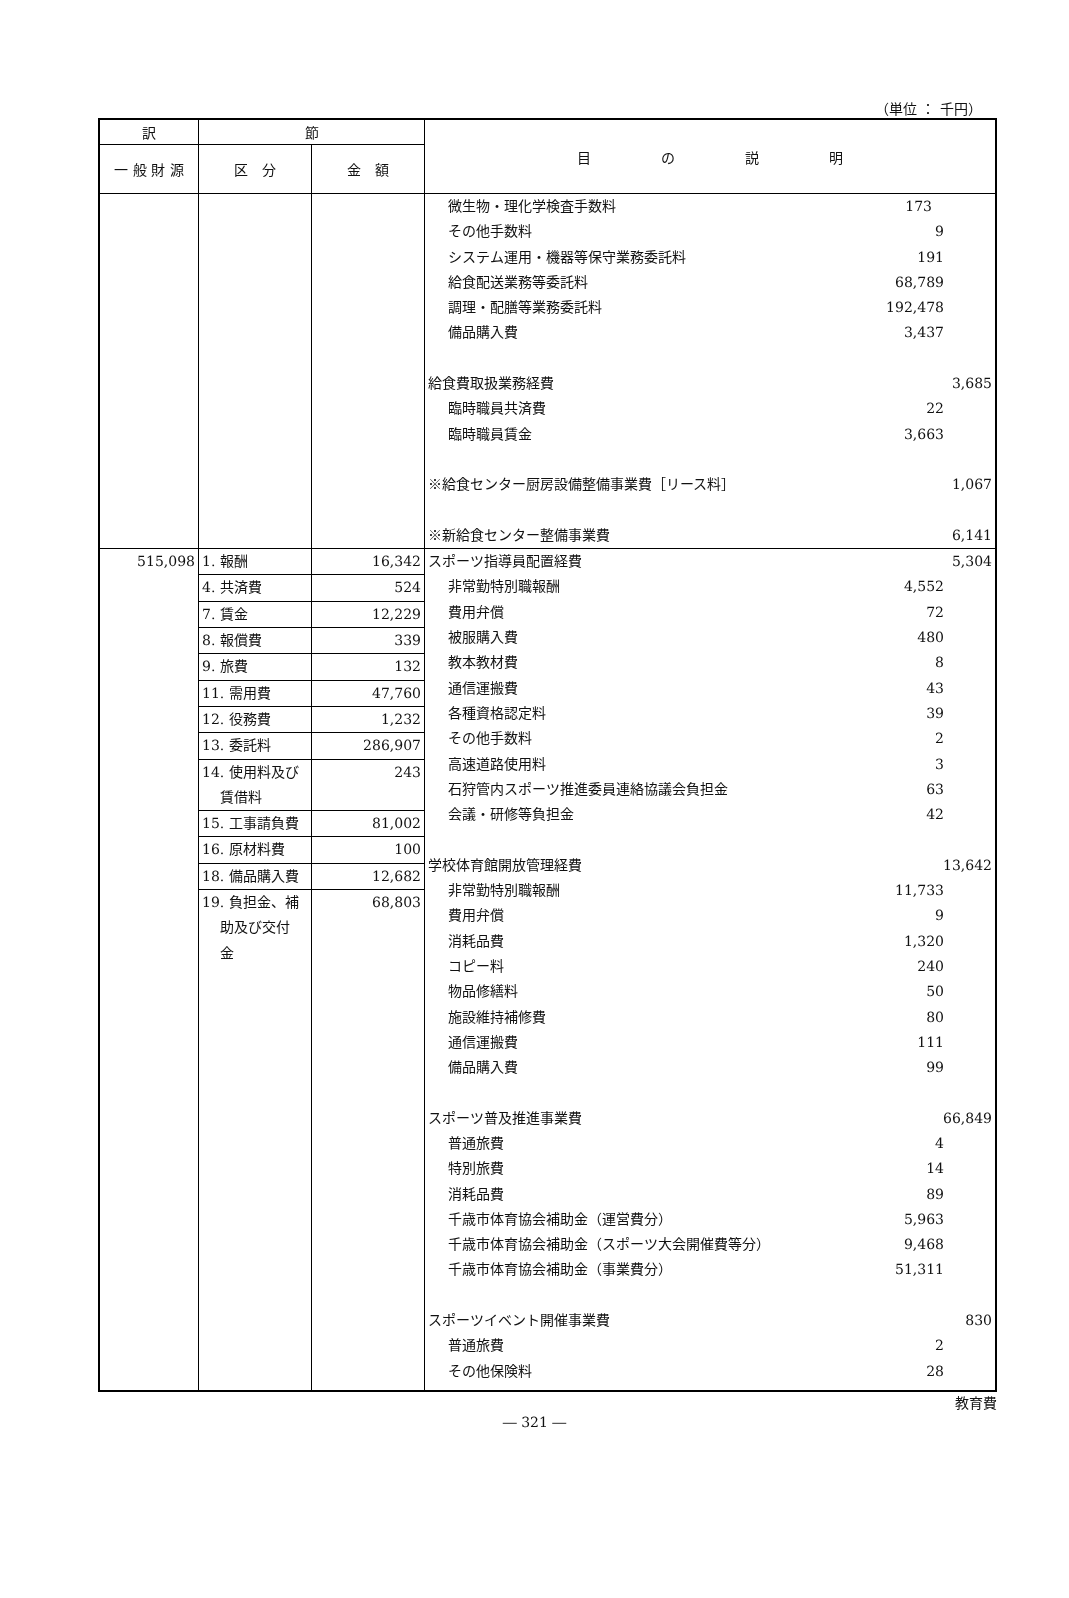（単位 ： 千円）
| 訳 | 節 | | 目 の 説 明 |
| --- | --- | --- | --- |
| 一 般 財 源 | 区 分 | 金 額 | |
| | | | 微生物・理化学検査手数料 173 その他手数料 9 システム運用・機器等保守業務委託料 191 給食配送業務等委託料 68,789 調理・配膳等業務委託料 192,478 備品購入費 3,437 給食費取扱業務経費 3,685 臨時職員共済費 22 臨時職員賃金 3,663 ※給食センター厨房設備整備事業費［リース料］ 1,067 ※新給食センター整備事業費 6,141 |
| 515,098 | / 1. 報酬 / 16,342 / / 4. 共済費 / 524 / / 7. 賃金 / 12,229 / / 8. 報償費 / 339 / / 9. 旅費 / 132 / / 11. 需用費 / 47,760 / / 12. 役務費 / 1,232 / / 13. 委託料 / 286,907 / / 14. 使用料及び 賃借料 / 243 / / 15. 工事請負費 / 81,002 / / 16. 原材料費 / 100 / / 18. 備品購入費 / 12,682 / / 19. 負担金、補 助及び交付 金 / 68,803 / | | スポーツ指導員配置経費 5,304 非常勤特別職報酬 4,552 費用弁償 72 被服購入費 480 教本教材費 8 通信運搬費 43 各種資格認定料 39 その他手数料 2 高速道路使用料 3 石狩管内スポーツ推進委員連絡協議会負担金 63 会議・研修等負担金 42 学校体育館開放管理経費 13,642 非常勤特別職報酬 11,733 費用弁償 9 消耗品費 1,320 コピー料 240 物品修繕料 50 施設維持補修費 80 通信運搬費 111 備品購入費 99 スポーツ普及推進事業費 66,849 普通旅費 4 特別旅費 14 消耗品費 89 千歳市体育協会補助金（運営費分） 5,963 千歳市体育協会補助金（スポーツ大会開催費等分） 9,468 千歳市体育協会補助金（事業費分） 51,311 スポーツイベント開催事業費 830 普通旅費 2 その他保険料 28 |
教育費
― 321 ―